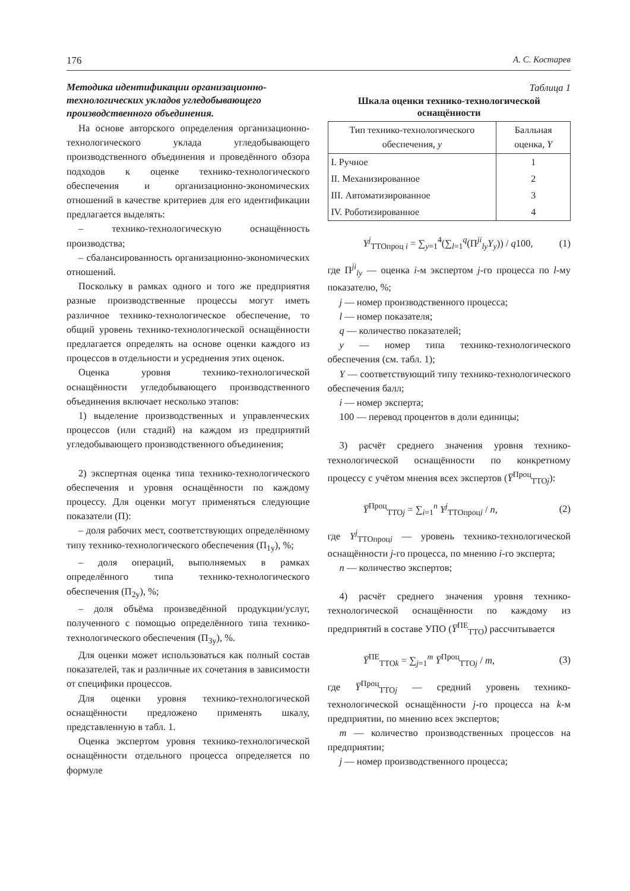176 А. С. Костарев
Методика идентификации организационно-технологических укладов угледобывающего производственного объединения.
На основе авторского определения организационно-технологического уклада угледобывающего производственного объединения и проведённого обзора подходов к оценке технико-технологического обеспечения и организационно-экономических отношений в качестве критериев для его идентификации предлагается выделять:
– технико-технологическую оснащённость производства;
– сбалансированность организационно-экономических отношений.
Поскольку в рамках одного и того же предприятия разные производственные процессы могут иметь различное технико-технологическое обеспечение, то общий уровень технико-технологической оснащённости предлагается определять на основе оценки каждого из процессов в отдельности и усреднения этих оценок.
Оценка уровня технико-технологической оснащённости угледобывающего производственного объединения включает несколько этапов:
1) выделение производственных и управленческих процессов (или стадий) на каждом из предприятий угледобывающего производственного объединения;
2) экспертная оценка типа технико-технологического обеспечения и уровня оснащённости по каждому процессу. Для оценки могут применяться следующие показатели (П):
– доля рабочих мест, соответствующих определённому типу технико-технологического обеспечения (П<sub>1y</sub>), %;
– доля операций, выполняемых в рамках определённого типа технико-технологического обеспечения (П<sub>2y</sub>), %;
– доля объёма произведённой продукции/услуг, полученного с помощью определённого типа технико-технологического обеспечения (П<sub>3y</sub>), %.
Для оценки может использоваться как полный состав показателей, так и различные их сочетания в зависимости от специфики процессов.
Для оценки уровня технико-технологической оснащённости предложено применять шкалу, представленную в табл. 1.
Оценка экспертом уровня технико-технологической оснащённости отдельного процесса определяется по формуле
Таблица 1
Шкала оценки технико-технологической оснащённости
| Тип технико-технологического обеспечения, y | Балльная оценка, Y |
| --- | --- |
| I. Ручное | 1 |
| II. Механизированное | 2 |
| III. Автоматизированное | 3 |
| IV. Роботизированное | 4 |
Y<sup>j</sup><sub>ТТОпроц i</sub> = ∑<sub>y=1</sub><sup>4</sup>(∑<sub>l=1</sub><sup>q</sup>(П<sup>ji</sup><sub>ly</sub>Y<sub>y</sub>)) / q100, (1)
где П<sup>ji</sup><sub>ly</sub> — оценка i-м экспертом j-го процесса по l-му показателю, %;
j — номер производственного процесса;
l — номер показателя;
q — количество показателей;
y — номер типа технико-технологического обеспечения (см. табл. 1);
Y — соответствующий типу технико-технологического обеспечения балл;
i — номер эксперта;
100 — перевод процентов в доли единицы;
3) расчёт среднего значения уровня технико-технологической оснащённости по конкретному процессу с учётом мнения всех экспертов (Y̅<sup>Проц</sup><sub>ТТОj</sub>):
Y̅<sup>Проц</sup><sub>ТТОj</sub> = ∑<sub>i=1</sub><sup>n</sup> Y<sup>j</sup><sub>ТТОпроцi</sub> / n, (2)
где Y<sup>j</sup><sub>ТТОпроцi</sub> — уровень технико-технологической оснащённости j-го процесса, по мнению i-го эксперта;
n — количество экспертов;
4) расчёт среднего значения уровня технико-технологической оснащённости по каждому из предприятий в составе УПО (Y̅<sup>ПЕ</sup><sub>ТТО</sub>) рассчитывается
Y̅<sup>ПЕ</sup><sub>ТТОk</sub> = ∑<sub>j=1</sub><sup>m</sup> Y̅<sup>Проц</sup><sub>ТТОj</sub> / m, (3)
где Y̅<sup>Проц</sup><sub>ТТОj</sub> — средний уровень технико-технологической оснащённости j-го процесса на k-м предприятии, по мнению всех экспертов;
m — количество производственных процессов на предприятии;
j — номер производственного процесса;